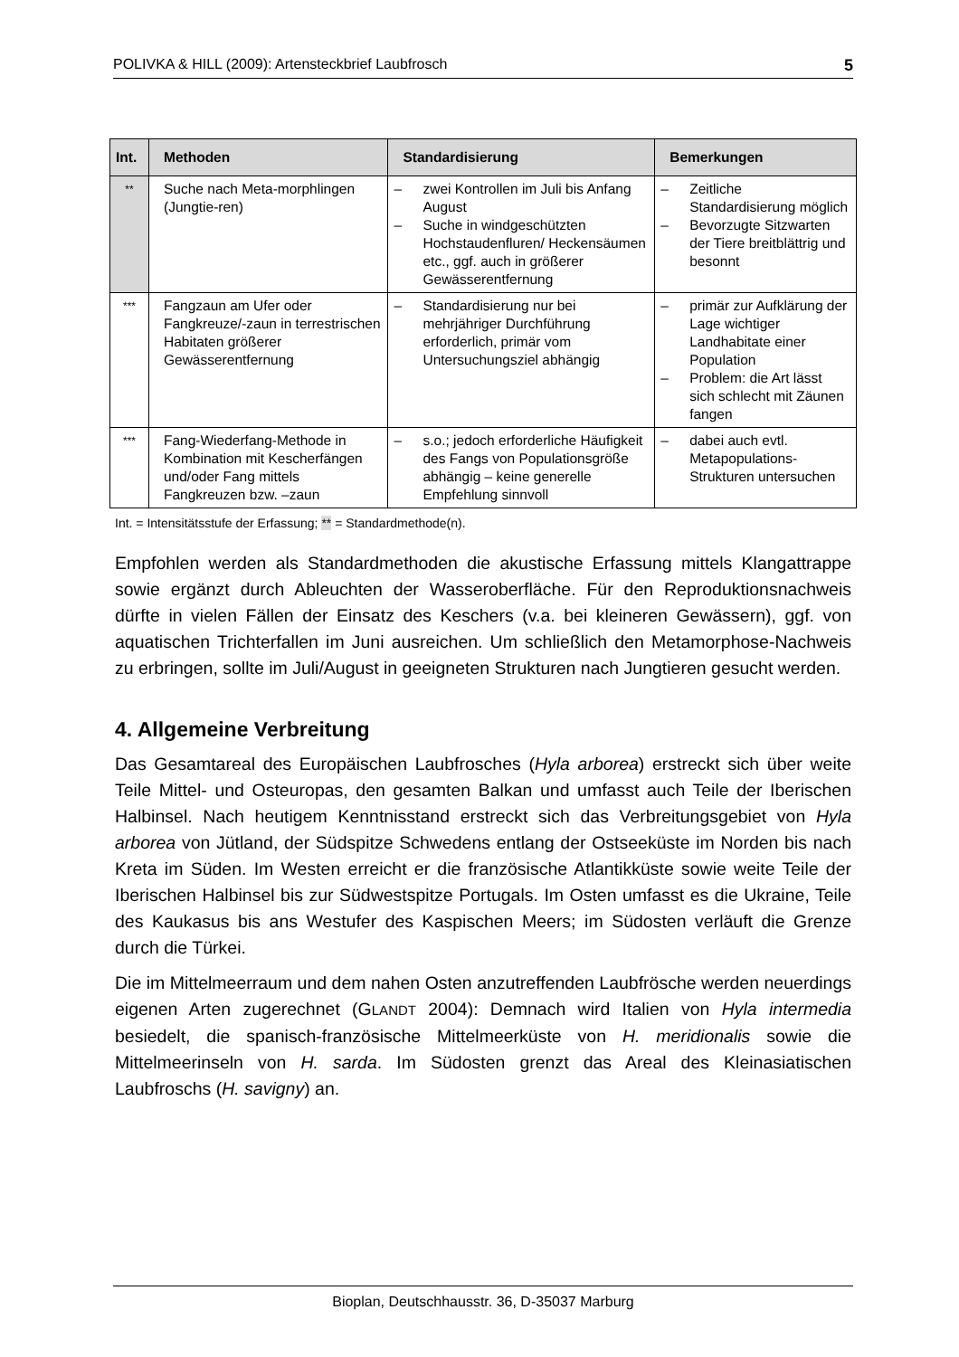POLIVKA & HILL (2009): Artensteckbrief Laubfrosch 5
| Int. | Methoden | Standardisierung | Bemerkungen |
| --- | --- | --- | --- |
| ** | Suche nach Meta-morphlingen (Jungtie-ren) | – zwei Kontrollen im Juli bis Anfang August – Suche in windgeschützten Hochstaudenfluren/ Heckensäumen etc., ggf. auch in größerer Gewässerentfernung | – Zeitliche Standardisierung möglich – Bevorzugte Sitzwarten der Tiere breitblättrig und besonnt |
| *** | Fangzaun am Ufer oder Fangkreuze/-zaun in terrestrischen Habitaten größerer Gewässerentfernung | – Standardisierung nur bei mehrjähriger Durchführung erforderlich, primär vom Untersuchungsziel abhängig | – primär zur Aufklärung der Lage wichtiger Landhabitate einer Population – Problem: die Art lässt sich schlecht mit Zäunen fangen |
| *** | Fang-Wiederfang-Methode in Kombination mit Kescherfängen und/oder Fang mittels Fangkreuzen bzw. –zaun | – s.o.; jedoch erforderliche Häufigkeit des Fangs von Populationsgröße abhängig – keine generelle Empfehlung sinnvoll | – dabei auch evtl. Metapopulations-Strukturen untersuchen |
Int. = Intensitätsstufe der Erfassung; ** = Standardmethode(n).
Empfohlen werden als Standardmethoden die akustische Erfassung mittels Klangattrappe sowie ergänzt durch Ableuchten der Wasseroberfläche. Für den Reproduktionsnachweis dürfte in vielen Fällen der Einsatz des Keschers (v.a. bei kleineren Gewässern), ggf. von aquatischen Trichterfallen im Juni ausreichen. Um schließlich den Metamorphose-Nachweis zu erbringen, sollte im Juli/August in geeigneten Strukturen nach Jungtieren gesucht werden.
4. Allgemeine Verbreitung
Das Gesamtareal des Europäischen Laubfrosches (Hyla arborea) erstreckt sich über weite Teile Mittel- und Osteuropas, den gesamten Balkan und umfasst auch Teile der Iberischen Halbinsel. Nach heutigem Kenntnisstand erstreckt sich das Verbreitungsgebiet von Hyla arborea von Jütland, der Südspitze Schwedens entlang der Ostseeküste im Norden bis nach Kreta im Süden. Im Westen erreicht er die französische Atlantikküste sowie weite Teile der Iberischen Halbinsel bis zur Südwestspitze Portugals. Im Osten umfasst es die Ukraine, Teile des Kaukasus bis ans Westufer des Kaspischen Meers; im Südosten verläuft die Grenze durch die Türkei.
Die im Mittelmeerraum und dem nahen Osten anzutreffenden Laubfrösche werden neuerdings eigenen Arten zugerechnet (GLANDT 2004): Demnach wird Italien von Hyla intermedia besiedelt, die spanisch-französische Mittelmeerküste von H. meridionalis sowie die Mittelmeerinseln von H. sarda. Im Südosten grenzt das Areal des Kleinasiatischen Laubfroschs (H. savigny) an.
Bioplan, Deutschhausstr. 36, D-35037 Marburg